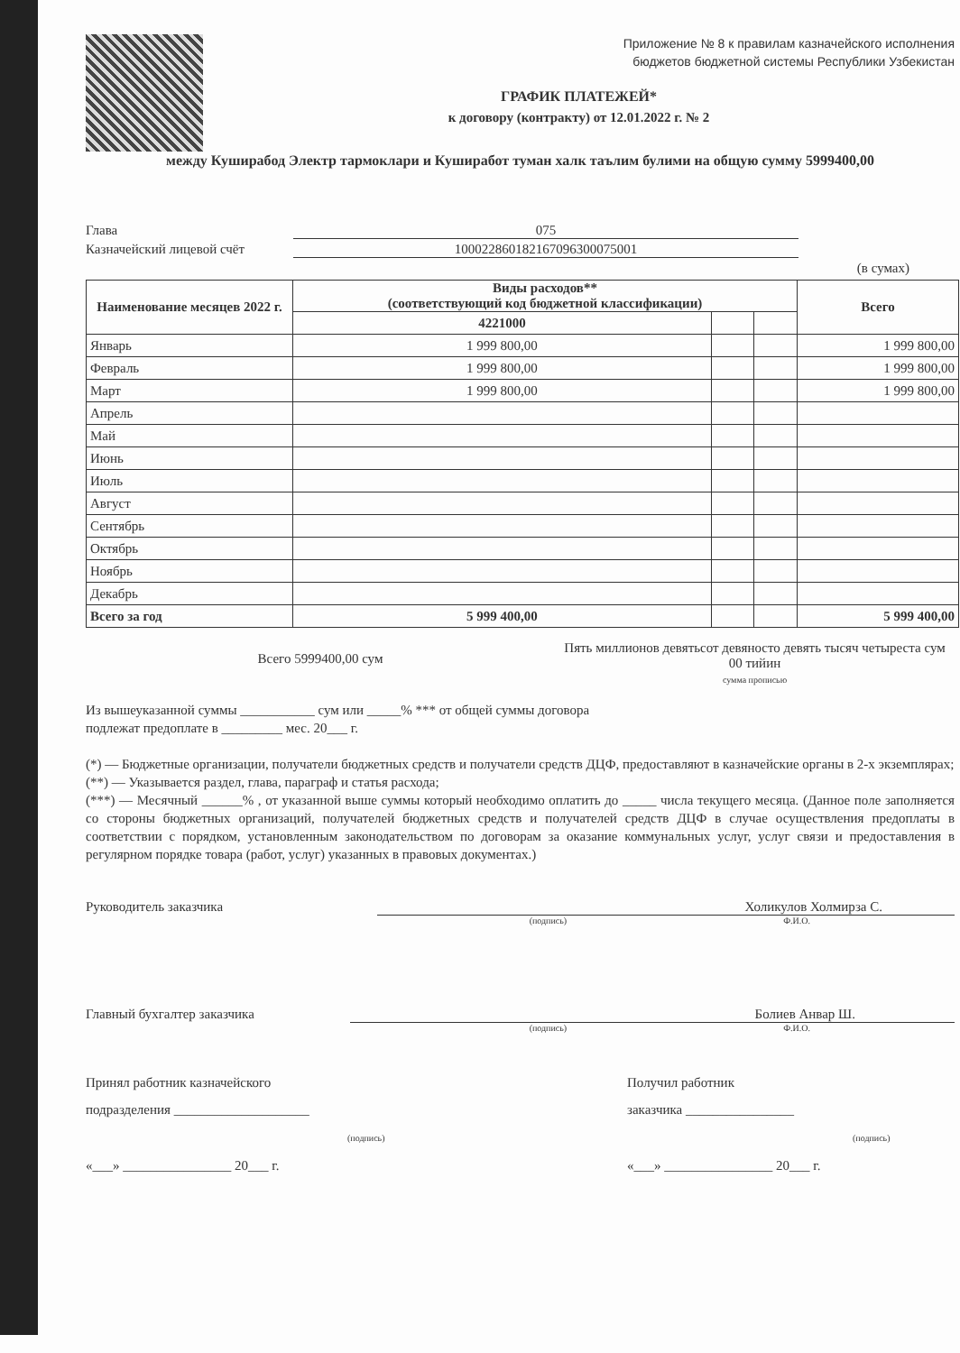Приложение № 8 к правилам казначейского исполнения
бюджетов бюджетной системы Республики Узбекистан
ГРАФИК ПЛАТЕЖЕЙ*
к договору (контракту) от 12.01.2022 г. № 2
между Куширабод Электр тармоклари и Куширабот туман халк таълим булими на общую сумму 5999400,00
Глава 075
Казначейский лицевой счёт 100022860182167096300075001
(в сумах)
| Наименование месяцев 2022 г. | Виды расходов** (соответствующий код бюджетной классификации) | | | Всего |
| --- | --- | --- | --- | --- |
| | 4221000 | | | |
| Январь | 1 999 800,00 | | | 1 999 800,00 |
| Февраль | 1 999 800,00 | | | 1 999 800,00 |
| Март | 1 999 800,00 | | | 1 999 800,00 |
| Апрель | | | | |
| Май | | | | |
| Июнь | | | | |
| Июль | | | | |
| Август | | | | |
| Сентябрь | | | | |
| Октябрь | | | | |
| Ноябрь | | | | |
| Декабрь | | | | |
| Всего за год | 5 999 400,00 | | | 5 999 400,00 |
Всего 5999400,00 сум
Пять миллионов девятьсот девяносто девять тысяч четыреста сум
00 тийин
сумма прописью
Из вышеуказанной суммы ___________ сум или _____% *** от общей суммы договора
подлежат предоплате в _________ мес. 20___ г.
(*) — Бюджетные организации, получатели бюджетных средств и получатели средств ДЦФ, предоставляют в казначейские органы в 2-х экземплярах;
(**) — Указывается раздел, глава, параграф и статья расхода;
(***) — Месячный ______% , от указанной выше суммы который необходимо оплатить до _____ числа текущего месяца. (Данное поле заполняется со стороны бюджетных организаций, получателей бюджетных средств и получателей средств ДЦФ в случае осуществления предоплаты в соответствии с порядком, установленным законодательством по договорам за оказание коммунальных услуг, услуг связи и предоставления в регулярном порядке товара (работ, услуг) указанных в правовых документах.)
Руководитель заказчика Холикулов Холмирза С.
(подпись) Ф.И.О.
Главный бухгалтер заказчика Болиев Анвар Ш.
(подпись) Ф.И.О.
Принял работник казначейского
подразделения ____________________
(подпись)
«___» ________________ 20___ г.
Получил работник
заказчика ________________
(подпись)
«___» ________________ 20___ г.